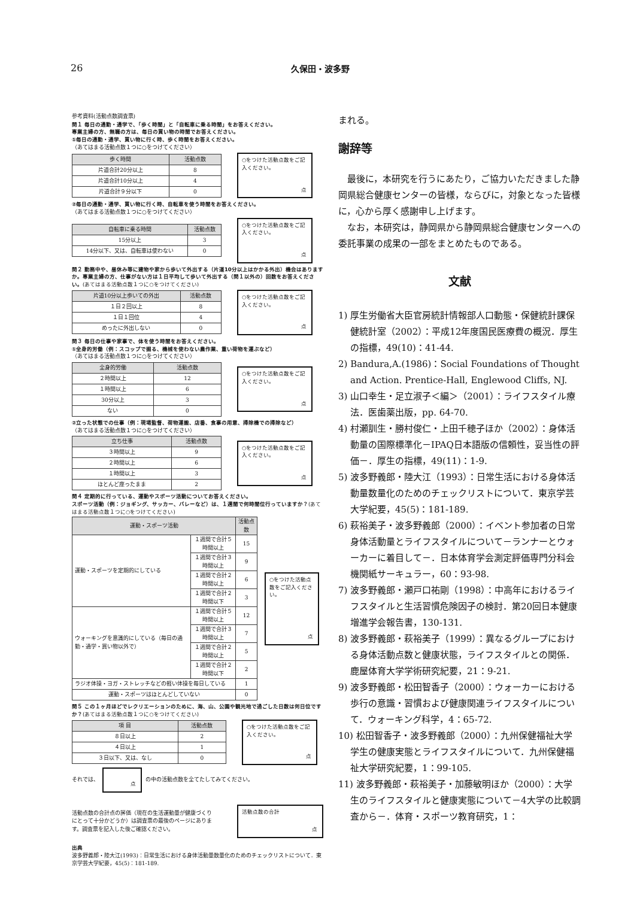26
久保田・波多野
参考資料(活動点数調査票)
問１ 毎日の通勤・通学で、「歩く時間」と「自転車に乗る時間」をお答えください。
専業主婦の方、無職の方は、毎日の買い物の時間でお答えください。
①毎日の通勤・通学、買い物に行く時、歩く時間をお答えください。
（あてはまる活動点数１つに○をつけてください）
| 歩く時間 | 活動点数 |
| --- | --- |
| 片道合計20分以上 | 8 |
| 片道合計10分以上 | 4 |
| 片道合計９分以下 | 0 |
○をつけた活動点数をご記入ください。
点
②毎日の通勤・通学、買い物に行く時、自転車を使う時間をお答えください。
（あてはまる活動点数１つに○をつけてください）
| 自転車に乗る時間 | 活動点数 |
| --- | --- |
| 15分以上 | 3 |
| 14分以下、又は、自転車は使わない | 0 |
○をつけた活動点数をご記入ください。
点
問２ 勤務中や、昼休み等に建物や家から歩いて外出する（片道10分以上はかかる外出）機会はありますか。専業主婦の方、仕事がない方は１日平均して歩いて外出する（問１以外の）回数をお答えください。(あてはまる活動点数１つに○をつけてください)
| 片道10分以上歩いての外出 | 活動点数 |
| --- | --- |
| １日２回以上 | 8 |
| １日１回位 | 4 |
| めったに外出しない | 0 |
○をつけた活動点数をご記入ください。
点
問３ 毎日の仕事や家事で、体を使う時間をお答えください。
①全身的労働（例：スコップで掘る、機械を使わない農作業、重い荷物を運ぶなど）
（あてはまる活動点数１つに○をつけてください）
| 全身的労働 | 活動点数 |
| --- | --- |
| ２時間以上 | 12 |
| １時間以上 | 6 |
| 30分以上 | 3 |
| ない | 0 |
○をつけた活動点数をご記入ください。
点
②立った状態での仕事（例：現場監督、荷物運搬、店番、食事の用意、掃除機での掃除など）
（あてはまる活動点数１つに○をつけてください）
| 立ち仕事 | 活動点数 |
| --- | --- |
| ３時間以上 | 9 |
| ２時間以上 | 6 |
| １時間以上 | 3 |
| ほとんど座ったまま | 2 |
○をつけた活動点数をご記入ください。
点
問４ 定期的に行っている、運動やスポーツ活動についてお答えください。
スポーツ活動（例：ジョギング、サッカー、バレーなど）は、１週間で何時間位行っていますか？(あてはまる活動点数１つに○をつけてください)
| 運動・スポーツ活動 | | 活動点数 |
| --- | --- | --- |
| 運動・スポーツを定期的にしている | １週間で合計５時間以上 | 15 |
| | １週間で合計３時間以上 | 9 |
| | １週間で合計２時間以上 | 6 |
| | １週間で合計２時間以下 | 3 |
| ウォーキングを意識的にしている（毎日の通勤・通学・買い物以外で） | １週間で合計５時間以上 | 12 |
| | １週間で合計３時間以上 | 7 |
| | １週間で合計２時間以上 | 5 |
| | １週間で合計２時間以下 | 2 |
| ラジオ体操・ヨガ・ストレッチなどの軽い体操を毎日している | | 1 |
| 運動・スポーツはほとんどしていない | | 0 |
○をつけた活動点数をご記入ください。
点
問５ この１ヶ月ほどでレクリエーションのために、海、山、公園や観光地で過ごした日数は何日位ですか？(あてはまる活動点数１つに○をつけてください)
| 項 目 | 活動点数 |
| --- | --- |
| ８日以上 | 2 |
| ４日以上 | 1 |
| ３日以下、又は、なし | 0 |
○をつけた活動点数をご記入ください。
点
それでは、
点
の中の活動点数を全てたしてみてください。
活動点数の合計点の評価（現在の生活運動量が健康づくりにとって十分かどうか）は調査票の最後のページにあります。調査票を記入した後ご確認ください。
活動点数の合計
点
出典
波多野義郎・陸大江(1993)：日常生活における身体活動量数量化のためのチェックリストについて．東京学芸大学紀要，45(5)：181-189.
まれる。
謝辞等
　最後に，本研究を行うにあたり，ご協力いただきました静岡県総合健康センターの皆様，ならびに，対象となった皆様に，心から厚く感謝申し上げます。
　なお，本研究は，静岡県から静岡県総合健康センターへの委託事業の成果の一部をまとめたものである。
文献
1) 厚生労働省大臣官房統計情報部人口動態・保健統計課保健統計室（2002）：平成12年度国民医療費の概況．厚生の指標，49(10)：41-44.
2) Bandura,A.(1986)：Social Foundations of Thought and Action. Prentice-Hall, Englewood Cliffs, NJ.
3) 山口幸生・足立淑子＜編＞（2001）：ライフスタイル療法．医歯薬出版，pp. 64-70.
4) 村瀬訓生・勝村俊仁・上田千穂子ほか（2002）：身体活動量の国際標準化－IPAQ日本語版の信頼性，妥当性の評価－．厚生の指標，49(11)：1-9.
5) 波多野義郎・陸大江（1993）：日常生活における身体活動量数量化のためのチェックリストについて．東京学芸大学紀要，45(5)：181-189.
6) 萩裕美子・波多野義郎（2000）：イベント参加者の日常身体活動量とライフスタイルについて－ランナーとウォーカーに着目して－．日本体育学会測定評価専門分科会機関紙サーキュラー，60：93-98.
7) 波多野義郎・瀬戸口祐剛（1998）：中高年におけるライフスタイルと生活習慣危険因子の検討．第20回日本健康増進学会報告書，130-131.
8) 波多野義郎・萩裕美子（1999）：異なるグループにおける身体活動点数と健康状態，ライフスタイルとの関係．鹿屋体育大学学術研究紀要，21：9-21.
9) 波多野義郎・松田智香子（2000）：ウォーカーにおける歩行の意識・習慣および健康関連ライフスタイルについて．ウォーキング科学，4：65-72.
10) 松田智香子・波多野義郎（2000）：九州保健福祉大学学生の健康実態とライフスタイルについて．九州保健福祉大学研究紀要，1：99-105.
11) 波多野義郎・萩裕美子・加藤敏明ほか（2000）：大学生のライフスタイルと健康実態について－4大学の比較調査から－．体育・スポーツ教育研究，1：